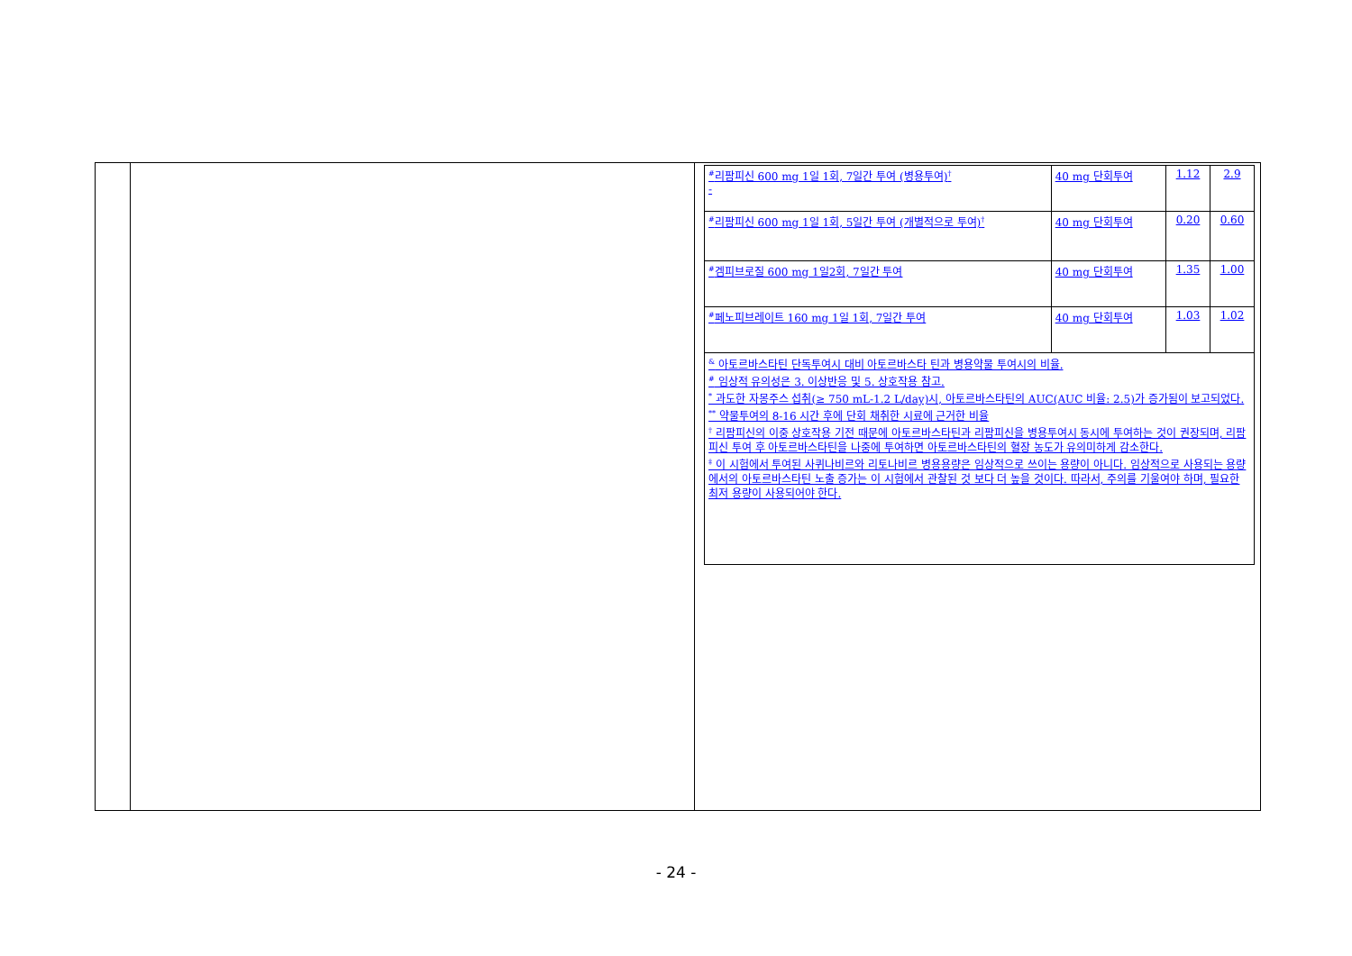| <sup>#</sup> 리팜피신 600 mg 1일 1회, 7일간 투여 (병용투여)<sup>†</sup> - | 40 mg 단회투여 | 1.12 | 2.9 |
| <sup>#</sup> 리팜피신 600 mg 1일 1회, 5일간 투여 (개별적으로 투여)<sup>†</sup> | 40 mg 단회투여 | 0.20 | 0.60 |
| <sup>#</sup> 겜피브로질 600 mg 1일2회, 7일간 투여 | 40 mg 단회투여 | 1.35 | 1.00 |
| <sup>#</sup> 페노피브레이트 160 mg 1일 1회, 7일간 투여 | 40 mg 단회투여 | 1.03 | 1.02 |
| <sup>&</sup> 아토르바스타틴 단독투여시 대비 아토르바스타 틴과 병용약물 투여시의 비율. <sup>#</sup> 임상적 유의성은 3. 이상반응 및 5. 상호작용 참고. <sup>*</sup> 과도한 자몽주스 섭취(≥ 750 mL-1.2 L/day)시, 아토르바스타틴의 AUC(AUC 비율: 2.5)가 증가됨이 보고되었다. <sup>**</sup> 약물투여의 8-16 시간 후에 단회 채취한 시료에 근거한 비율 <sup>†</sup> 리팜피신의 이중 상호작용 기전 때문에 아토르바스타틴과 리팜피신을 병용투여시 동시에 투여하는 것이 권장되며, 리팜피신 투여 후 아토르바스타틴을 나중에 투여하면 아토르바스타틴의 혈장 농도가 유의미하게 감소한다. <sup>‡</sup> 이 시험에서 투여된 사퀴나비르와 리토나비르 병용용량은 임상적으로 쓰이는 용량이 아니다. 임상적으로 사용되는 용량에서의 아토르바스타틴 노출 증가는 이 시험에서 관찰된 것 보다 더 높을 것이다. 따라서, 주의를 기울여야 하며, 필요한 최저 용량이 사용되어야 한다. | | | |
- 24 -